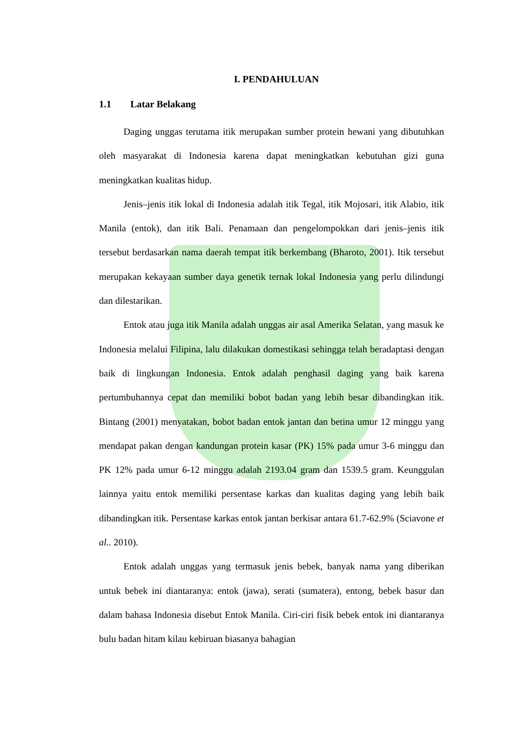I. PENDAHULUAN
1.1 Latar Belakang
Daging unggas terutama itik merupakan sumber protein hewani yang dibutuhkan oleh masyarakat di Indonesia karena dapat meningkatkan kebutuhan gizi guna meningkatkan kualitas hidup.
Jenis–jenis itik lokal di Indonesia adalah itik Tegal, itik Mojosari, itik Alabio, itik Manila (entok), dan itik Bali. Penamaan dan pengelompokkan dari jenis–jenis itik tersebut berdasarkan nama daerah tempat itik berkembang (Bharoto, 2001). Itik tersebut merupakan kekayaan sumber daya genetik ternak lokal Indonesia yang perlu dilindungi dan dilestarikan.
Entok atau juga itik Manila adalah unggas air asal Amerika Selatan, yang masuk ke Indonesia melalui Filipina, lalu dilakukan domestikasi sehingga telah beradaptasi dengan baik di lingkungan Indonesia. Entok adalah penghasil daging yang baik karena pertumbuhannya cepat dan memiliki bobot badan yang lebih besar dibandingkan itik. Bintang (2001) menyatakan, bobot badan entok jantan dan betina umur 12 minggu yang mendapat pakan dengan kandungan protein kasar (PK) 15% pada umur 3-6 minggu dan PK 12% pada umur 6-12 minggu adalah 2193.04 gram dan 1539.5 gram. Keunggulan lainnya yaitu entok memiliki persentase karkas dan kualitas daging yang lebih baik dibandingkan itik. Persentase karkas entok jantan berkisar antara 61.7-62.9% (Sciavone et al.. 2010).
Entok adalah unggas yang termasuk jenis bebek, banyak nama yang diberikan untuk bebek ini diantaranya: entok (jawa), serati (sumatera), entong, bebek basur dan dalam bahasa Indonesia disebut Entok Manila. Ciri-ciri fisik bebek entok ini diantaranya bulu badan hitam kilau kebiruan biasanya bahagian